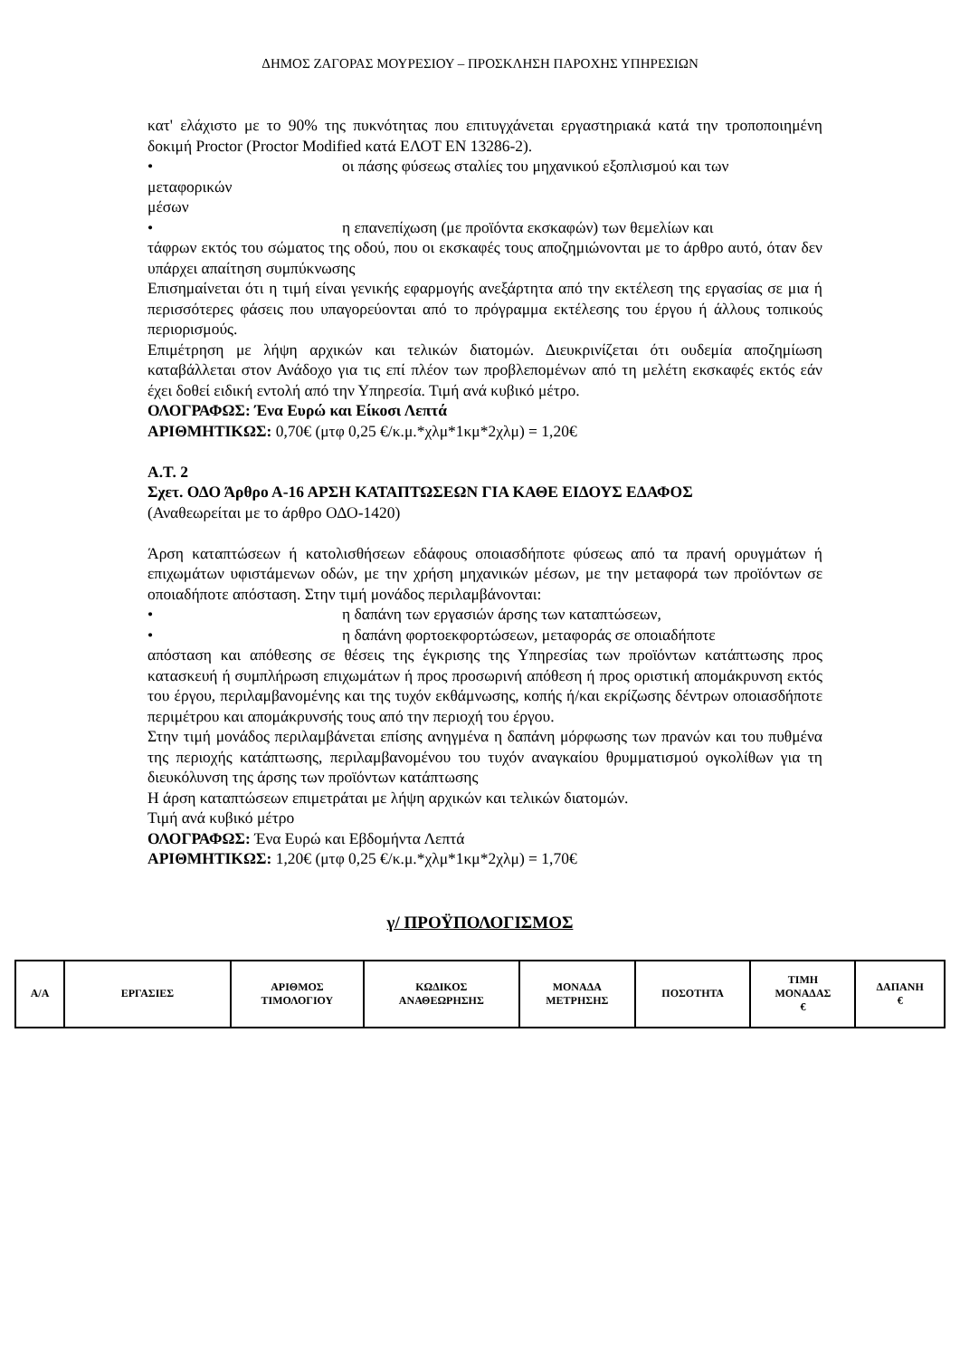ΔΗΜΟΣ ΖΑΓΟΡΑΣ ΜΟΥΡΕΣΙΟΥ – ΠΡΟΣΚΛΗΣΗ ΠΑΡΟΧΗΣ ΥΠΗΡΕΣΙΩΝ
κατ' ελάχιστο με το 90% της πυκνότητας που επιτυγχάνεται εργαστηριακά κατά την τροποποιημένη δοκιμή Proctor (Proctor Modified κατά ΕΛΟΤ ΕΝ 13286-2).
• οι πάσης φύσεως σταλίες του μηχανικού εξοπλισμού και των
μεταφορικών
μέσων
• η επανεπίχωση (με προϊόντα εκσκαφών) των θεμελίων και
τάφρων εκτός του σώματος της οδού, που οι εκσκαφές τους αποζημιώνονται με το άρθρο αυτό, όταν δεν υπάρχει απαίτηση συμπύκνωσης
Επισημαίνεται ότι η τιμή είναι γενικής εφαρμογής ανεξάρτητα από την εκτέλεση της εργασίας σε μια ή περισσότερες φάσεις που υπαγορεύονται από το πρόγραμμα εκτέλεσης του έργου ή άλλους τοπικούς περιορισμούς.
Επιμέτρηση με λήψη αρχικών και τελικών διατομών. Διευκρινίζεται ότι ουδεμία αποζημίωση καταβάλλεται στον Ανάδοχο για τις επί πλέον των προβλεπομένων από τη μελέτη εκσκαφές εκτός εάν έχει δοθεί ειδική εντολή από την Υπηρεσία. Τιμή ανά κυβικό μέτρο.
ΟΛΟΓΡΑΦΩΣ: Ένα Ευρώ και Είκοσι Λεπτά
ΑΡΙΘΜΗΤΙΚΩΣ: 0,70€ (μτφ 0,25 €/κ.μ.*χλμ*1κμ*2χλμ) = 1,20€
Α.Τ. 2
Σχετ. ΟΔΟ Άρθρο Α-16 ΑΡΣΗ ΚΑΤΑΠΤΩΣΕΩΝ ΓΙΑ ΚΑΘΕ ΕΙΔΟΥΣ ΕΔΑΦΟΣ
(Αναθεωρείται με το άρθρο ΟΔΟ-1420)
Άρση καταπτώσεων ή κατολισθήσεων εδάφους οποιασδήποτε φύσεως από τα πρανή ορυγμάτων ή επιχωμάτων υφιστάμενων οδών, με την χρήση μηχανικών μέσων, με την μεταφορά των προϊόντων σε οποιαδήποτε απόσταση. Στην τιμή μονάδος περιλαμβάνονται:
• η δαπάνη των εργασιών άρσης των καταπτώσεων,
• η δαπάνη φορτοεκφορτώσεων, μεταφοράς σε οποιαδήποτε
απόσταση και απόθεσης σε θέσεις της έγκρισης της Υπηρεσίας των προϊόντων κατάπτωσης προς κατασκευή ή συμπλήρωση επιχωμάτων ή προς προσωρινή απόθεση ή προς οριστική απομάκρυνση εκτός του έργου, περιλαμβανομένης και της τυχόν εκθάμνωσης, κοπής ή/και εκρίζωσης δέντρων οποιασδήποτε περιμέτρου και απομάκρυνσής τους από την περιοχή του έργου.
Στην τιμή μονάδος περιλαμβάνεται επίσης ανηγμένα η δαπάνη μόρφωσης των πρανών και του πυθμένα της περιοχής κατάπτωσης, περιλαμβανομένου του τυχόν αναγκαίου θρυμματισμού ογκολίθων για τη διευκόλυνση της άρσης των προϊόντων κατάπτωσης
Η άρση καταπτώσεων επιμετράται με λήψη αρχικών και τελικών διατομών.
Τιμή ανά κυβικό μέτρο
ΟΛΟΓΡΑΦΩΣ: Ένα Ευρώ και Εβδομήντα Λεπτά
ΑΡΙΘΜΗΤΙΚΩΣ: 1,20€ (μτφ 0,25 €/κ.μ.*χλμ*1κμ*2χλμ) = 1,70€
γ/ ΠΡΟΫΠΟΛΟΓΙΣΜΟΣ
| Α/Α | ΕΡΓΑΣΙΕΣ | ΑΡΙΘΜΟΣ ΤΙΜΟΛΟΓΙΟΥ | ΚΩΔΙΚΟΣ ΑΝΑΘΕΩΡΗΣΗΣ | ΜΟΝΑΔΑ ΜΕΤΡΗΣΗΣ | ΠΟΣΟΤΗΤΑ | ΤΙΜΗ ΜΟΝΑΔΑΣ € | ΔΑΠΑΝΗ € |
| --- | --- | --- | --- | --- | --- | --- | --- |